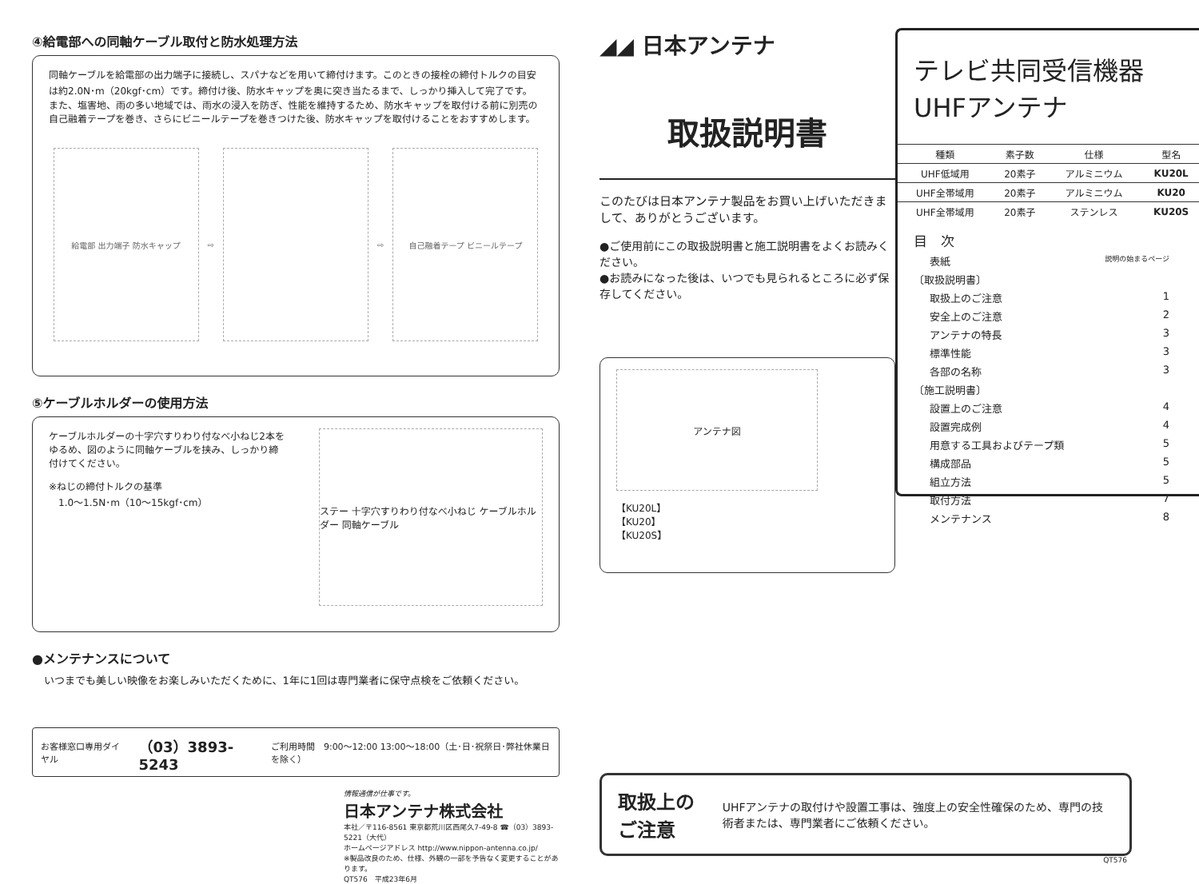④給電部への同軸ケーブル取付と防水処理方法
同軸ケーブルを給電部の出力端子に接続し、スパナなどを用いて締付けます。このときの接栓の締付トルクの目安は約2.0N･m（20kgf･cm）です。締付け後、防水キャップを奥に突き当たるまで、しっかり挿入して完了です。
また、塩害地、雨の多い地域では、雨水の浸入を防ぎ、性能を維持するため、防水キャップを取付ける前に別売の自己融着テープを巻き、さらにビニールテープを巻きつけた後、防水キャップを取付けることをおすすめします。
給電部 出力端子 防水キャップ
⇨ ⇨
自己融着テープ ビニールテープ
⑤ケーブルホルダーの使用方法
ケーブルホルダーの十字穴すりわり付なべ小ねじ2本をゆるめ、図のように同軸ケーブルを挟み、しっかり締付けてください。
※ねじの締付トルクの基準
　1.0〜1.5N･m（10〜15kgf･cm）
ステー 十字穴すりわり付なべ小ねじ ケーブルホルダー 同軸ケーブル
●メンテナンスについて
いつまでも美しい映像をお楽しみいただくために、1年に1回は専門業者に保守点検をご依頼ください。
お客様窓口専用ダイヤル （03）3893-5243 ご利用時間　9:00〜12:00 13:00〜18:00（土･日･祝祭日･弊社休業日を除く）
情報通信が仕事です。
日本アンテナ株式会社
本社／〒116-8561 東京都荒川区西尾久7-49-8 ☎（03）3893-5221（大代）
ホームページアドレス http://www.nippon-antenna.co.jp/
※製品改良のため、仕様、外観の一部を予告なく変更することがあります。
QT576　平成23年6月
◢◢ 日本アンテナ
取扱説明書
このたびは日本アンテナ製品をお買い上げいただきまして、ありがとうございます。
●ご使用前にこの取扱説明書と施工説明書をよくお読みください。
●お読みになった後は、いつでも見られるところに必ず保存してください。
アンテナ図
【KU20L】
【KU20】
【KU20S】
取扱上のご注意 UHFアンテナの取付けや設置工事は、強度上の安全性確保のため、専門の技術者または、専門業者にご依頼ください。
QT576
テレビ共同受信機器
UHFアンテナ
| 種類 | 素子数 | 仕様 | 型名 |
| --- | --- | --- | --- |
| UHF低域用 | 20素子 | アルミニウム | KU20L |
| UHF全帯域用 | 20素子 | アルミニウム | KU20 |
| UHF全帯域用 | 20素子 | ステンレス | KU20S |
目　次
表紙 説明の始まるページ
〔取扱説明書〕
取扱上のご注意 1
安全上のご注意 2
アンテナの特長 3
標準性能 3
各部の名称 3
〔施工説明書〕
設置上のご注意 4
設置完成例 4
用意する工具およびテープ類 5
構成部品 5
組立方法 5
取付方法 7
メンテナンス 8